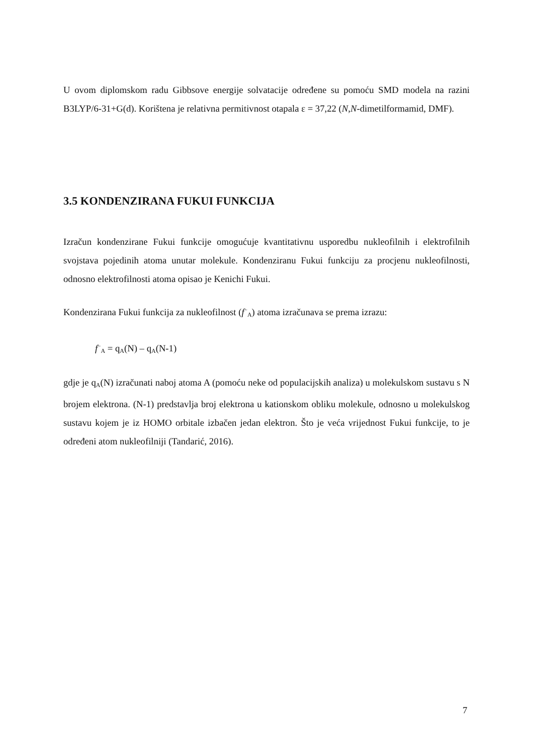U ovom diplomskom radu Gibbsove energije solvatacije određene su pomoću SMD modela na razini B3LYP/6-31+G(d). Korištena je relativna permitivnost otapala ε = 37,22 (N,N-dimetilformamid, DMF).
3.5 KONDENZIRANA FUKUI FUNKCIJA
Izračun kondenzirane Fukui funkcije omogućuje kvantitativnu usporedbu nukleofilnih i elektrofilnih svojstava pojedinih atoma unutar molekule. Kondenziranu Fukui funkciju za procjenu nukleofilnosti, odnosno elektrofilnosti atoma opisao je Kenichi Fukui.
Kondenzirana Fukui funkcija za nukleofilnost (f<sup>−</sup><sub>A</sub>) atoma izračunava se prema izrazu:
f<sup>−</sup><sub>A</sub> = q<sub>A</sub>(N) – q<sub>A</sub>(N-1)
gdje je q<sub>A</sub>(N) izračunati naboj atoma A (pomoću neke od populacijskih analiza) u molekulskom sustavu s N brojem elektrona. (N-1) predstavlja broj elektrona u kationskom obliku molekule, odnosno u molekulskog sustavu kojem je iz HOMO orbitale izbačen jedan elektron. Što je veća vrijednost Fukui funkcije, to je određeni atom nukleofilniji (Tandarić, 2016).
7